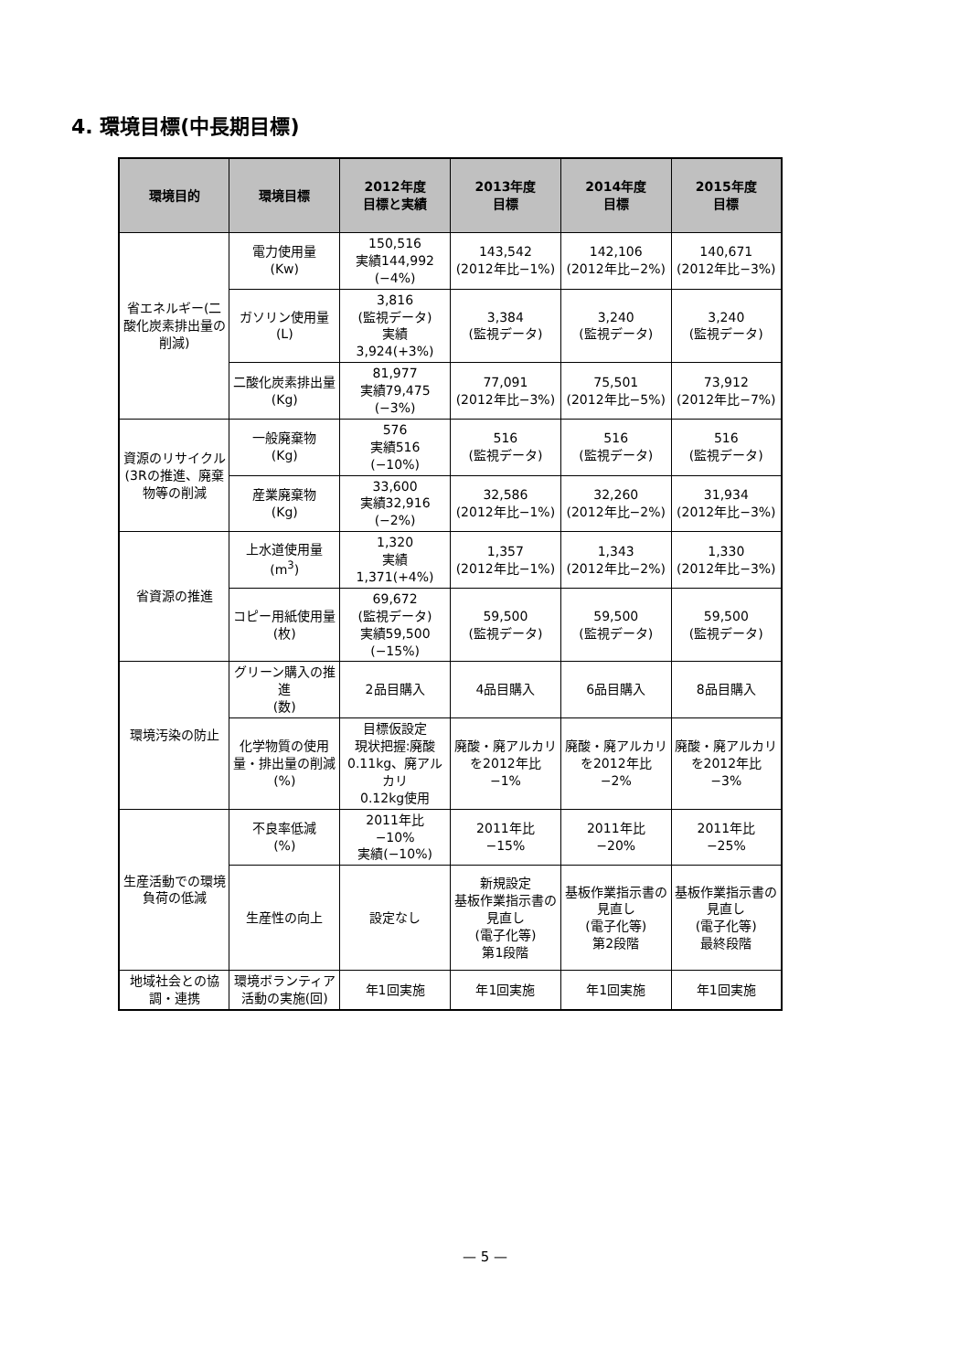4. 環境目標(中長期目標)
| 環境目的 | 環境目標 | 2012年度 目標と実績 | 2013年度 目標 | 2014年度 目標 | 2015年度 目標 |
| --- | --- | --- | --- | --- | --- |
| 省エネルギー(二酸化炭素排出量の削減) | 電力使用量 (Kw) | 150,516 実績144,992 (−4%) | 143,542 (2012年比−1%) | 142,106 (2012年比−2%) | 140,671 (2012年比−3%) |
| | ガソリン使用量 (L) | 3,816 (監視データ) 実績 3,924(+3%) | 3,384 (監視データ) | 3,240 (監視データ) | 3,240 (監視データ) |
| | 二酸化炭素排出量 (Kg) | 81,977 実績79,475 (−3%) | 77,091 (2012年比−3%) | 75,501 (2012年比−5%) | 73,912 (2012年比−7%) |
| 資源のリサイクル(3Rの推進、廃棄物等の削減 | 一般廃棄物 (Kg) | 576 実績516 (−10%) | 516 (監視データ) | 516 (監視データ) | 516 (監視データ) |
| | 産業廃棄物 (Kg) | 33,600 実績32,916 (−2%) | 32,586 (2012年比−1%) | 32,260 (2012年比−2%) | 31,934 (2012年比−3%) |
| 省資源の推進 | 上水道使用量 (m<sup>3</sup>) | 1,320 実績 1,371(+4%) | 1,357 (2012年比−1%) | 1,343 (2012年比−2%) | 1,330 (2012年比−3%) |
| | コピー用紙使用量 (枚) | 69,672 (監視データ) 実績59,500 (−15%) | 59,500 (監視データ) | 59,500 (監視データ) | 59,500 (監視データ) |
| 環境汚染の防止 | グリーン購入の推進 (数) | 2品目購入 | 4品目購入 | 6品目購入 | 8品目購入 |
| | 化学物質の使用量・排出量の削減 (%) | 目標仮設定 現状把握:廃酸0.11kg、廃アルカリ 0.12kg使用 | 廃酸・廃アルカリを2012年比 −1% | 廃酸・廃アルカリを2012年比 −2% | 廃酸・廃アルカリを2012年比 −3% |
| 生産活動での環境負荷の低減 | 不良率低減 (%) | 2011年比 −10% 実績(−10%) | 2011年比 −15% | 2011年比 −20% | 2011年比 −25% |
| | 生産性の向上 | 設定なし | 新規設定 基板作業指示書の見直し (電子化等) 第1段階 | 基板作業指示書の見直し (電子化等) 第2段階 | 基板作業指示書の見直し (電子化等) 最終段階 |
| 地域社会との協調・連携 | 環境ボランティア活動の実施(回) | 年1回実施 | 年1回実施 | 年1回実施 | 年1回実施 |
— 5 —